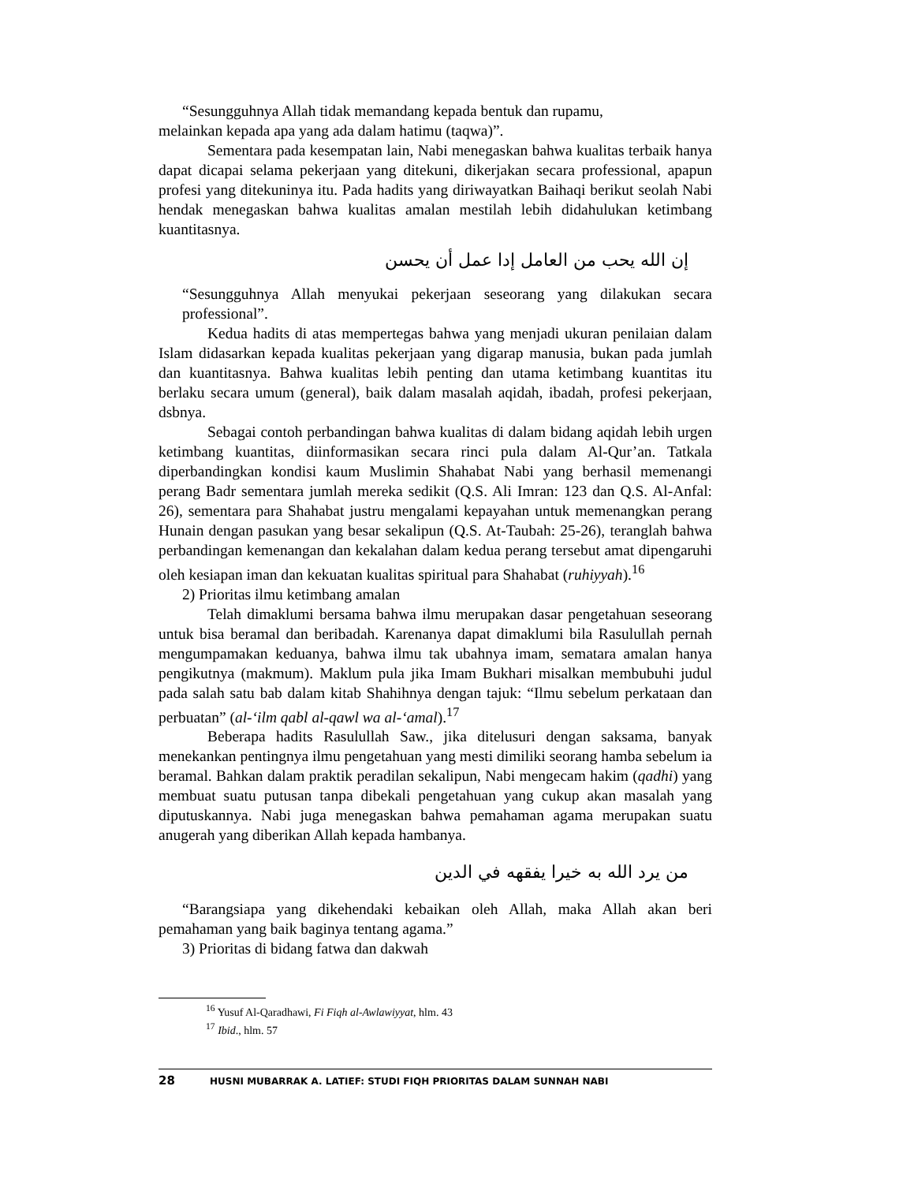“Sesungguhnya Allah tidak memandang kepada bentuk dan rupamu,
melainkan kepada apa yang ada dalam hatimu (taqwa)”.
Sementara pada kesempatan lain, Nabi menegaskan bahwa kualitas terbaik hanya dapat dicapai selama pekerjaan yang ditekuni, dikerjakan secara professional, apapun profesi yang ditekuninya itu. Pada hadits yang diriwayatkan Baihaqi berikut seolah Nabi hendak menegaskan bahwa kualitas amalan mestilah lebih didahulukan ketimbang kuantitasnya.
إن الله يحب من العامل إدا عمل أن يحسن
“Sesungguhnya Allah menyukai pekerjaan seseorang yang dilakukan secara professional”.
Kedua hadits di atas mempertegas bahwa yang menjadi ukuran penilaian dalam Islam didasarkan kepada kualitas pekerjaan yang digarap manusia, bukan pada jumlah dan kuantitasnya. Bahwa kualitas lebih penting dan utama ketimbang kuantitas itu berlaku secara umum (general), baik dalam masalah aqidah, ibadah, profesi pekerjaan, dsbnya.
Sebagai contoh perbandingan bahwa kualitas di dalam bidang aqidah lebih urgen ketimbang kuantitas, diinformasikan secara rinci pula dalam Al-Qur’an. Tatkala diperbandingkan kondisi kaum Muslimin Shahabat Nabi yang berhasil memenangi perang Badr sementara jumlah mereka sedikit (Q.S. Ali Imran: 123 dan Q.S. Al-Anfal: 26), sementara para Shahabat justru mengalami kepayahan untuk memenangkan perang Hunain dengan pasukan yang besar sekalipun (Q.S. At-Taubah: 25-26), teranglah bahwa perbandingan kemenangan dan kekalahan dalam kedua perang tersebut amat dipengaruhi oleh kesiapan iman dan kekuatan kualitas spiritual para Shahabat (ruhiyyah).<sup>16</sup>
2) Prioritas ilmu ketimbang amalan
Telah dimaklumi bersama bahwa ilmu merupakan dasar pengetahuan seseorang untuk bisa beramal dan beribadah. Karenanya dapat dimaklumi bila Rasulullah pernah mengumpamakan keduanya, bahwa ilmu tak ubahnya imam, sematara amalan hanya pengikutnya (makmum). Maklum pula jika Imam Bukhari misalkan membubuhi judul pada salah satu bab dalam kitab Shahihnya dengan tajuk: “Ilmu sebelum perkataan dan perbuatan” (al-‘ilm qabl al-qawl wa al-‘amal).<sup>17</sup>
Beberapa hadits Rasulullah Saw., jika ditelusuri dengan saksama, banyak menekankan pentingnya ilmu pengetahuan yang mesti dimiliki seorang hamba sebelum ia beramal. Bahkan dalam praktik peradilan sekalipun, Nabi mengecam hakim (qadhi) yang membuat suatu putusan tanpa dibekali pengetahuan yang cukup akan masalah yang diputuskannya. Nabi juga menegaskan bahwa pemahaman agama merupakan suatu anugerah yang diberikan Allah kepada hambanya.
من يرد الله به خيرا يفقهه في الدين
“Barangsiapa yang dikehendaki kebaikan oleh Allah, maka Allah akan beri pemahaman yang baik baginya tentang agama.”
3) Prioritas di bidang fatwa dan dakwah
<sup>16</sup> Yusuf Al-Qaradhawi, Fi Fiqh al-Awlawiyyat, hlm. 43
<sup>17</sup> Ibid., hlm. 57
28 HUSNI MUBARRAK A. LATIEF: STUDI FIQH PRIORITAS DALAM SUNNAH NABI